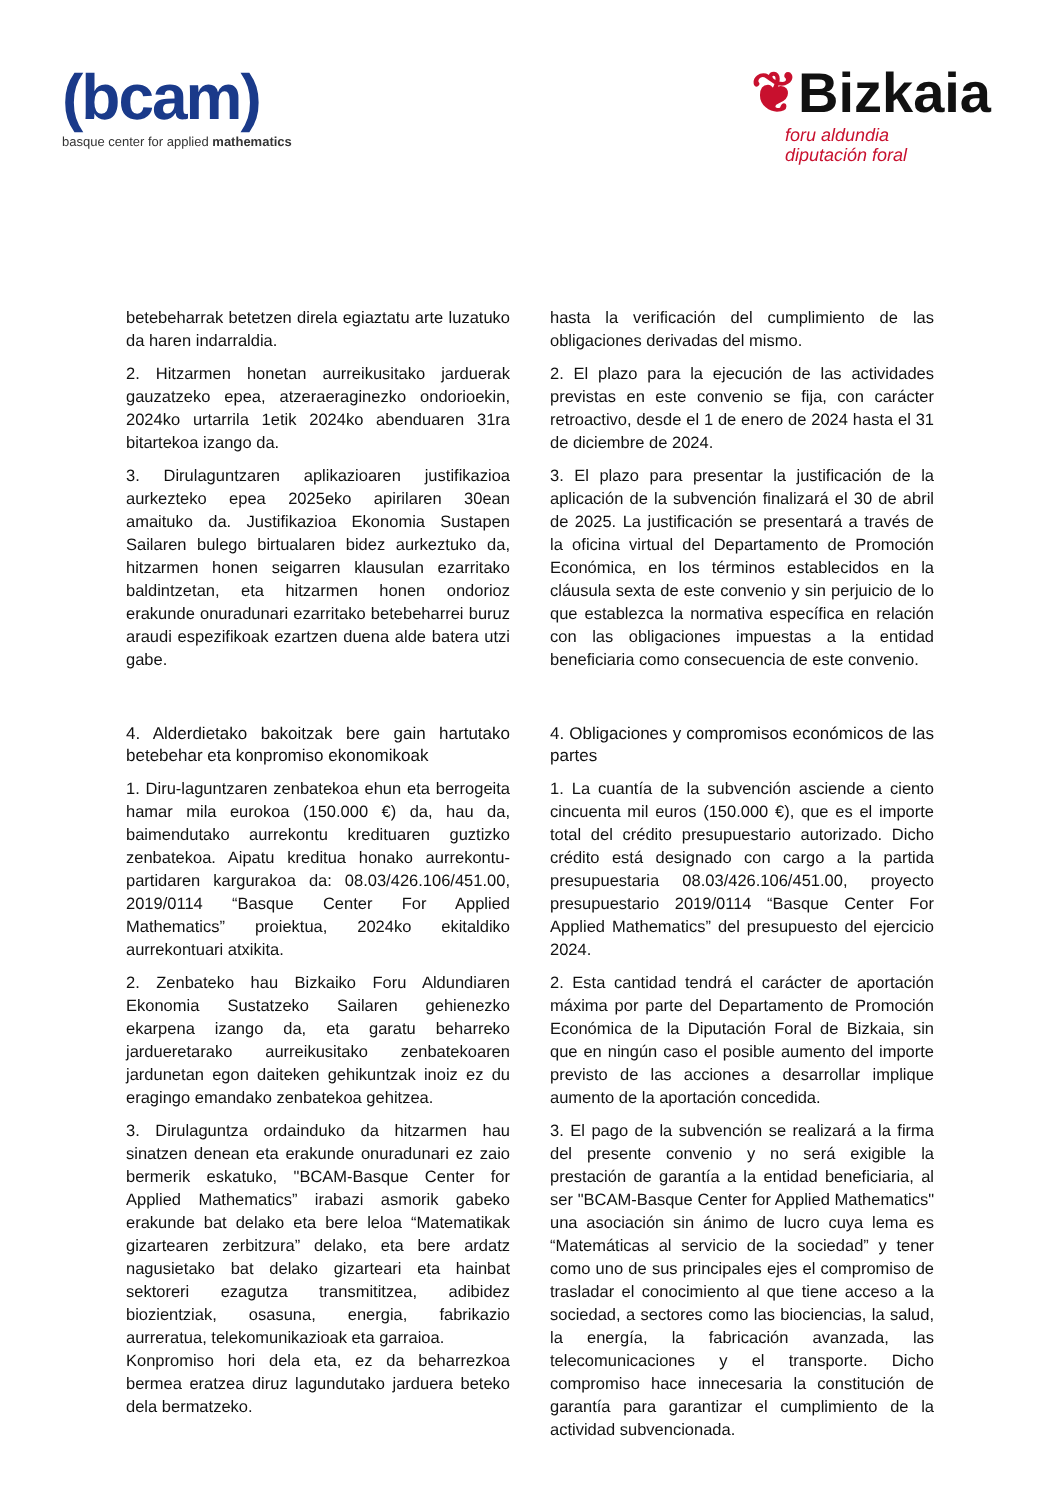(bcam)
basque center for applied mathematics
❦Bizkaia
foru aldundia
diputación foral
betebeharrak betetzen direla egiaztatu arte luzatuko da haren indarraldia.
2. Hitzarmen honetan aurreikusitako jarduerak gauzatzeko epea, atzeraeraginezko ondorioekin, 2024ko urtarrila 1etik 2024ko abenduaren 31ra bitartekoa izango da.
3. Dirulaguntzaren aplikazioaren justifikazioa aurkezteko epea 2025eko apirilaren 30ean amaituko da. Justifikazioa Ekonomia Sustapen Sailaren bulego birtualaren bidez aurkeztuko da, hitzarmen honen seigarren klausulan ezarritako baldintzetan, eta hitzarmen honen ondorioz erakunde onuradunari ezarritako betebeharrei buruz araudi espezifikoak ezartzen duena alde batera utzi gabe.
4. Alderdietako bakoitzak bere gain hartutako betebehar eta konpromiso ekonomikoak
1. Diru-laguntzaren zenbatekoa ehun eta berrogeita hamar mila eurokoa (150.000 €) da, hau da, baimendutako aurrekontu kredituaren guztizko zenbatekoa. Aipatu kreditua honako aurrekontu-partidaren kargurakoa da: 08.03/426.106/451.00, 2019/0114 “Basque Center For Applied Mathematics” proiektua, 2024ko ekitaldiko aurrekontuari atxikita.
2. Zenbateko hau Bizkaiko Foru Aldundiaren Ekonomia Sustatzeko Sailaren gehienezko ekarpena izango da, eta garatu beharreko jardueretarako aurreikusitako zenbatekoaren jardunetan egon daiteken gehikuntzak inoiz ez du eragingo emandako zenbatekoa gehitzea.
3. Dirulaguntza ordainduko da hitzarmen hau sinatzen denean eta erakunde onuradunari ez zaio bermerik eskatuko, "BCAM-Basque Center for Applied Mathematics” irabazi asmorik gabeko erakunde bat delako eta bere leloa “Matematikak gizartearen zerbitzura” delako, eta bere ardatz nagusietako bat delako gizarteari eta hainbat sektoreri ezagutza transmititzea, adibidez biozientziak, osasuna, energia, fabrikazio aurreratua, telekomunikazioak eta garraioa.
Konpromiso hori dela eta, ez da beharrezkoa bermea eratzea diruz lagundutako jarduera beteko dela bermatzeko.
hasta la verificación del cumplimiento de las obligaciones derivadas del mismo.
2. El plazo para la ejecución de las actividades previstas en este convenio se fija, con carácter retroactivo, desde el 1 de enero de 2024 hasta el 31 de diciembre de 2024.
3. El plazo para presentar la justificación de la aplicación de la subvención finalizará el 30 de abril de 2025. La justificación se presentará a través de la oficina virtual del Departamento de Promoción Económica, en los términos establecidos en la cláusula sexta de este convenio y sin perjuicio de lo que establezca la normativa específica en relación con las obligaciones impuestas a la entidad beneficiaria como consecuencia de este convenio.
4. Obligaciones y compromisos económicos de las partes
1. La cuantía de la subvención asciende a ciento cincuenta mil euros (150.000 €), que es el importe total del crédito presupuestario autorizado. Dicho crédito está designado con cargo a la partida presupuestaria 08.03/426.106/451.00, proyecto presupuestario 2019/0114 “Basque Center For Applied Mathematics” del presupuesto del ejercicio 2024.
2. Esta cantidad tendrá el carácter de aportación máxima por parte del Departamento de Promoción Económica de la Diputación Foral de Bizkaia, sin que en ningún caso el posible aumento del importe previsto de las acciones a desarrollar implique aumento de la aportación concedida.
3. El pago de la subvención se realizará a la firma del presente convenio y no será exigible la prestación de garantía a la entidad beneficiaria, al ser "BCAM-Basque Center for Applied Mathematics" una asociación sin ánimo de lucro cuya lema es “Matemáticas al servicio de la sociedad” y tener como uno de sus principales ejes el compromiso de trasladar el conocimiento al que tiene acceso a la sociedad, a sectores como las biociencias, la salud, la energía, la fabricación avanzada, las telecomunicaciones y el transporte. Dicho compromiso hace innecesaria la constitución de garantía para garantizar el cumplimiento de la actividad subvencionada.